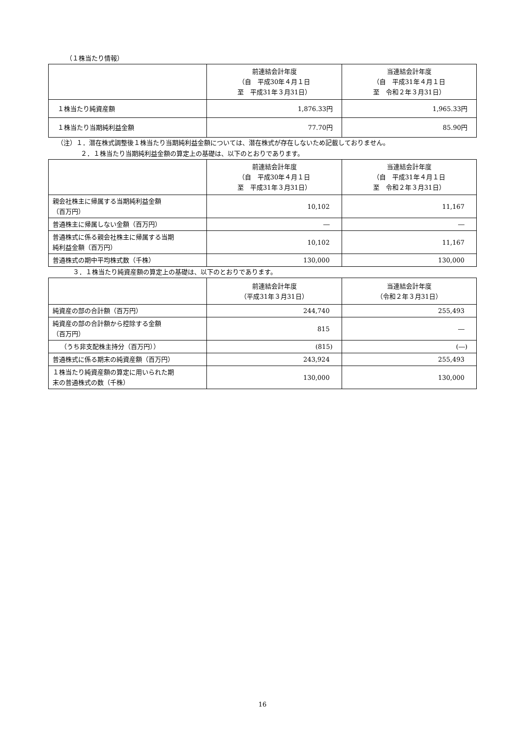（１株当たり情報）
| | 前連結会計年度 （自 平成30年４月１日 至 平成31年３月31日） | 当連結会計年度 （自 平成31年４月１日 至 令和２年３月31日） |
| --- | --- | --- |
| １株当たり純資産額 | 1,876.33円 | 1,965.33円 |
| １株当たり当期純利益金額 | 77.70円 | 85.90円 |
（注）１．潜在株式調整後１株当たり当期純利益金額については、潜在株式が存在しないため記載しておりません。
２．１株当たり当期純利益金額の算定上の基礎は、以下のとおりであります。
| | 前連結会計年度 （自 平成30年４月１日 至 平成31年３月31日） | 当連結会計年度 （自 平成31年４月１日 至 令和２年３月31日） |
| --- | --- | --- |
| 親会社株主に帰属する当期純利益金額 （百万円） | 10,102 | 11,167 |
| 普通株主に帰属しない金額（百万円） | ― | ― |
| 普通株式に係る親会社株主に帰属する当期 純利益金額（百万円） | 10,102 | 11,167 |
| 普通株式の期中平均株式数（千株） | 130,000 | 130,000 |
３．１株当たり純資産額の算定上の基礎は、以下のとおりであります。
| | 前連結会計年度 （平成31年３月31日） | 当連結会計年度 （令和２年３月31日） |
| --- | --- | --- |
| 純資産の部の合計額（百万円） | 244,740 | 255,493 |
| 純資産の部の合計額から控除する金額 （百万円） | 815 | ― |
| （うち非支配株主持分（百万円）） | (815) | (―) |
| 普通株式に係る期末の純資産額（百万円） | 243,924 | 255,493 |
| １株当たり純資産額の算定に用いられた期 末の普通株式の数（千株） | 130,000 | 130,000 |
16